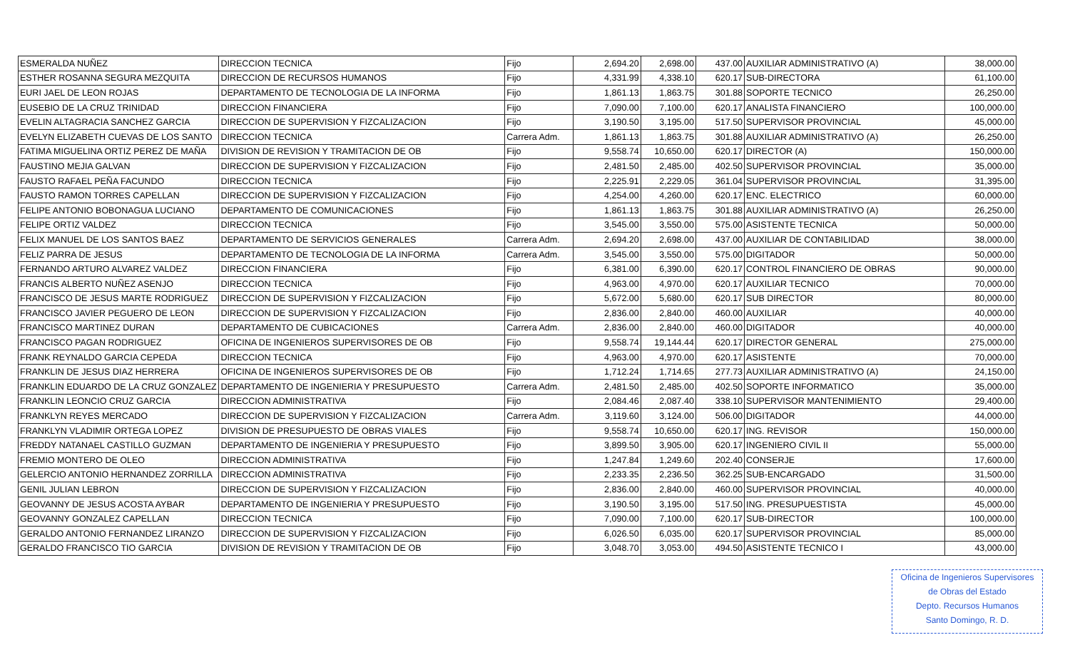| ESMERALDA NUÑEZ | DIRECCION TECNICA | Fijo | 2,694.20 | 2,698.00 | 437.00 | AUXILIAR ADMINISTRATIVO (A) | 38,000.00 |
| ESTHER ROSANNA SEGURA MEZQUITA | DIRECCION DE RECURSOS HUMANOS | Fijo | 4,331.99 | 4,338.10 | 620.17 | SUB-DIRECTORA | 61,100.00 |
| EURI JAEL DE LEON ROJAS | DEPARTAMENTO DE TECNOLOGIA DE LA INFORMA | Fijo | 1,861.13 | 1,863.75 | 301.88 | SOPORTE TECNICO | 26,250.00 |
| EUSEBIO DE LA CRUZ TRINIDAD | DIRECCION FINANCIERA | Fijo | 7,090.00 | 7,100.00 | 620.17 | ANALISTA FINANCIERO | 100,000.00 |
| EVELIN ALTAGRACIA SANCHEZ GARCIA | DIRECCION DE SUPERVISION Y FIZCALIZACION | Fijo | 3,190.50 | 3,195.00 | 517.50 | SUPERVISOR PROVINCIAL | 45,000.00 |
| EVELYN ELIZABETH CUEVAS DE LOS SANTO | DIRECCION TECNICA | Carrera Adm. | 1,861.13 | 1,863.75 | 301.88 | AUXILIAR ADMINISTRATIVO (A) | 26,250.00 |
| FATIMA MIGUELINA ORTIZ PEREZ DE MAÑA | DIVISION DE REVISION Y TRAMITACION DE OB | Fijo | 9,558.74 | 10,650.00 | 620.17 | DIRECTOR (A) | 150,000.00 |
| FAUSTINO MEJIA GALVAN | DIRECCION DE SUPERVISION Y FIZCALIZACION | Fijo | 2,481.50 | 2,485.00 | 402.50 | SUPERVISOR PROVINCIAL | 35,000.00 |
| FAUSTO RAFAEL PEÑA FACUNDO | DIRECCION TECNICA | Fijo | 2,225.91 | 2,229.05 | 361.04 | SUPERVISOR PROVINCIAL | 31,395.00 |
| FAUSTO RAMON TORRES CAPELLAN | DIRECCION DE SUPERVISION Y FIZCALIZACION | Fijo | 4,254.00 | 4,260.00 | 620.17 | ENC. ELECTRICO | 60,000.00 |
| FELIPE ANTONIO BOBONAGUA LUCIANO | DEPARTAMENTO DE COMUNICACIONES | Fijo | 1,861.13 | 1,863.75 | 301.88 | AUXILIAR ADMINISTRATIVO (A) | 26,250.00 |
| FELIPE ORTIZ VALDEZ | DIRECCION TECNICA | Fijo | 3,545.00 | 3,550.00 | 575.00 | ASISTENTE TECNICA | 50,000.00 |
| FELIX MANUEL DE LOS SANTOS BAEZ | DEPARTAMENTO DE SERVICIOS GENERALES | Carrera Adm. | 2,694.20 | 2,698.00 | 437.00 | AUXILIAR DE CONTABILIDAD | 38,000.00 |
| FELIZ PARRA DE JESUS | DEPARTAMENTO DE TECNOLOGIA DE LA INFORMA | Carrera Adm. | 3,545.00 | 3,550.00 | 575.00 | DIGITADOR | 50,000.00 |
| FERNANDO ARTURO ALVAREZ VALDEZ | DIRECCION FINANCIERA | Fijo | 6,381.00 | 6,390.00 | 620.17 | CONTROL FINANCIERO DE OBRAS | 90,000.00 |
| FRANCIS ALBERTO NUÑEZ ASENJO | DIRECCION TECNICA | Fijo | 4,963.00 | 4,970.00 | 620.17 | AUXILIAR TECNICO | 70,000.00 |
| FRANCISCO DE JESUS MARTE RODRIGUEZ | DIRECCION DE SUPERVISION Y FIZCALIZACION | Fijo | 5,672.00 | 5,680.00 | 620.17 | SUB DIRECTOR | 80,000.00 |
| FRANCISCO JAVIER PEGUERO DE LEON | DIRECCION DE SUPERVISION Y FIZCALIZACION | Fijo | 2,836.00 | 2,840.00 | 460.00 | AUXILIAR | 40,000.00 |
| FRANCISCO MARTINEZ DURAN | DEPARTAMENTO DE CUBICACIONES | Carrera Adm. | 2,836.00 | 2,840.00 | 460.00 | DIGITADOR | 40,000.00 |
| FRANCISCO PAGAN RODRIGUEZ | OFICINA DE INGENIEROS SUPERVISORES DE OB | Fijo | 9,558.74 | 19,144.44 | 620.17 | DIRECTOR GENERAL | 275,000.00 |
| FRANK REYNALDO GARCIA CEPEDA | DIRECCION TECNICA | Fijo | 4,963.00 | 4,970.00 | 620.17 | ASISTENTE | 70,000.00 |
| FRANKLIN DE JESUS DIAZ HERRERA | OFICINA DE INGENIEROS SUPERVISORES DE OB | Fijo | 1,712.24 | 1,714.65 | 277.73 | AUXILIAR ADMINISTRATIVO (A) | 24,150.00 |
| FRANKLIN EDUARDO DE LA CRUZ GONZALEZ | DEPARTAMENTO DE INGENIERIA Y PRESUPUESTO | Carrera Adm. | 2,481.50 | 2,485.00 | 402.50 | SOPORTE INFORMATICO | 35,000.00 |
| FRANKLIN LEONCIO CRUZ GARCIA | DIRECCION ADMINISTRATIVA | Fijo | 2,084.46 | 2,087.40 | 338.10 | SUPERVISOR MANTENIMIENTO | 29,400.00 |
| FRANKLYN REYES MERCADO | DIRECCION DE SUPERVISION Y FIZCALIZACION | Carrera Adm. | 3,119.60 | 3,124.00 | 506.00 | DIGITADOR | 44,000.00 |
| FRANKLYN VLADIMIR ORTEGA LOPEZ | DIVISION DE PRESUPUESTO DE OBRAS VIALES | Fijo | 9,558.74 | 10,650.00 | 620.17 | ING. REVISOR | 150,000.00 |
| FREDDY NATANAEL CASTILLO GUZMAN | DEPARTAMENTO DE INGENIERIA Y PRESUPUESTO | Fijo | 3,899.50 | 3,905.00 | 620.17 | INGENIERO CIVIL II | 55,000.00 |
| FREMIO MONTERO DE OLEO | DIRECCION ADMINISTRATIVA | Fijo | 1,247.84 | 1,249.60 | 202.40 | CONSERJE | 17,600.00 |
| GELERCIO ANTONIO HERNANDEZ ZORRILLA | DIRECCION ADMINISTRATIVA | Fijo | 2,233.35 | 2,236.50 | 362.25 | SUB-ENCARGADO | 31,500.00 |
| GENIL JULIAN LEBRON | DIRECCION DE SUPERVISION Y FIZCALIZACION | Fijo | 2,836.00 | 2,840.00 | 460.00 | SUPERVISOR PROVINCIAL | 40,000.00 |
| GEOVANNY DE JESUS ACOSTA AYBAR | DEPARTAMENTO DE INGENIERIA Y PRESUPUESTO | Fijo | 3,190.50 | 3,195.00 | 517.50 | ING. PRESUPUESTISTA | 45,000.00 |
| GEOVANNY GONZALEZ CAPELLAN | DIRECCION TECNICA | Fijo | 7,090.00 | 7,100.00 | 620.17 | SUB-DIRECTOR | 100,000.00 |
| GERALDO ANTONIO FERNANDEZ LIRANZO | DIRECCION DE SUPERVISION Y FIZCALIZACION | Fijo | 6,026.50 | 6,035.00 | 620.17 | SUPERVISOR PROVINCIAL | 85,000.00 |
| GERALDO FRANCISCO TIO GARCIA | DIVISION DE REVISION Y TRAMITACION DE OB | Fijo | 3,048.70 | 3,053.00 | 494.50 | ASISTENTE TECNICO I | 43,000.00 |
Oficina de Ingenieros Supervisores
de Obras del Estado
Depto. Recursos Humanos
Santo Domingo, R. D.